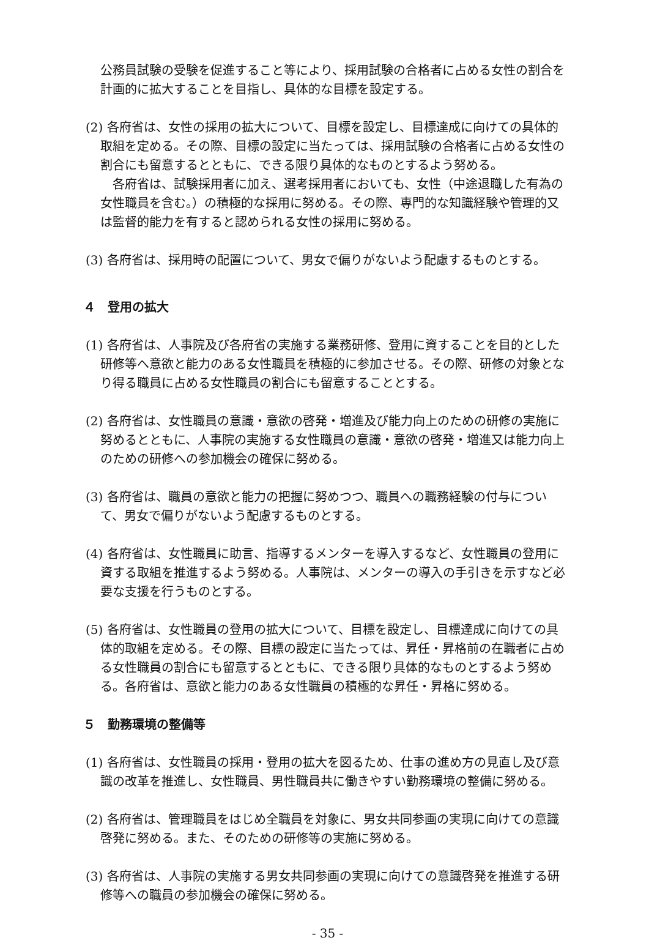公務員試験の受験を促進すること等により、採用試験の合格者に占める女性の割合を計画的に拡大することを目指し、具体的な目標を設定する。
(2) 各府省は、女性の採用の拡大について、目標を設定し、目標達成に向けての具体的取組を定める。その際、目標の設定に当たっては、採用試験の合格者に占める女性の割合にも留意するとともに、できる限り具体的なものとするよう努める。
　各府省は、試験採用者に加え、選考採用者においても、女性（中途退職した有為の女性職員を含む。）の積極的な採用に努める。その際、専門的な知識経験や管理的又は監督的能力を有すると認められる女性の採用に努める。
(3) 各府省は、採用時の配置について、男女で偏りがないよう配慮するものとする。
４　登用の拡大
(1) 各府省は、人事院及び各府省の実施する業務研修、登用に資することを目的とした研修等へ意欲と能力のある女性職員を積極的に参加させる。その際、研修の対象となり得る職員に占める女性職員の割合にも留意することとする。
(2) 各府省は、女性職員の意識・意欲の啓発・増進及び能力向上のための研修の実施に努めるとともに、人事院の実施する女性職員の意識・意欲の啓発・増進又は能力向上のための研修への参加機会の確保に努める。
(3) 各府省は、職員の意欲と能力の把握に努めつつ、職員への職務経験の付与について、男女で偏りがないよう配慮するものとする。
(4) 各府省は、女性職員に助言、指導するメンターを導入するなど、女性職員の登用に資する取組を推進するよう努める。人事院は、メンターの導入の手引きを示すなど必要な支援を行うものとする。
(5) 各府省は、女性職員の登用の拡大について、目標を設定し、目標達成に向けての具体的取組を定める。その際、目標の設定に当たっては、昇任・昇格前の在職者に占める女性職員の割合にも留意するとともに、できる限り具体的なものとするよう努める。各府省は、意欲と能力のある女性職員の積極的な昇任・昇格に努める。
５　勤務環境の整備等
(1) 各府省は、女性職員の採用・登用の拡大を図るため、仕事の進め方の見直し及び意識の改革を推進し、女性職員、男性職員共に働きやすい勤務環境の整備に努める。
(2) 各府省は、管理職員をはじめ全職員を対象に、男女共同参画の実現に向けての意識啓発に努める。また、そのための研修等の実施に努める。
(3) 各府省は、人事院の実施する男女共同参画の実現に向けての意識啓発を推進する研修等への職員の参加機会の確保に努める。
- 35 -